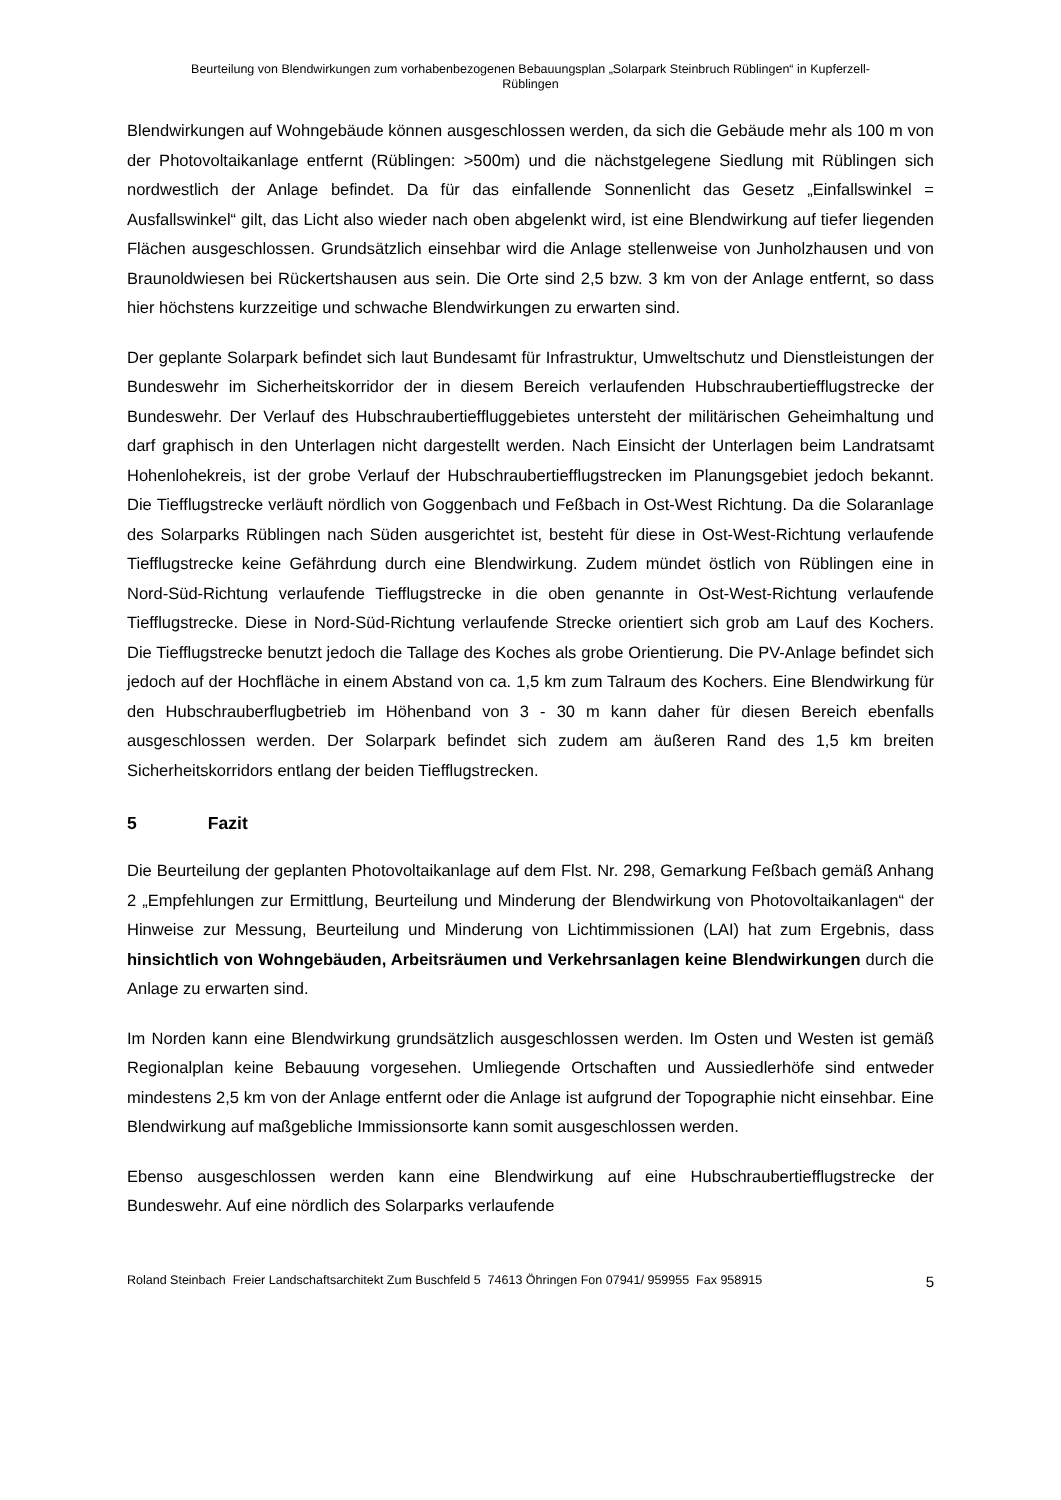Beurteilung von Blendwirkungen zum vorhabenbezogenen Bebauungsplan „Solarpark Steinbruch Rüblingen“ in Kupferzell-
Rüblingen
Blendwirkungen auf Wohngebäude können ausgeschlossen werden, da sich die Gebäude mehr als 100 m von der Photovoltaikanlage entfernt (Rüblingen: >500m) und die nächstgelegene Siedlung mit Rüblingen sich nordwestlich der Anlage befindet. Da für das einfallende Sonnenlicht das Gesetz „Einfallswinkel = Ausfallswinkel“ gilt, das Licht also wieder nach oben abgelenkt wird, ist eine Blendwirkung auf tiefer liegenden Flächen ausgeschlossen. Grundsätzlich einsehbar wird die Anlage stellenweise von Junholzhausen und von Braunoldwiesen bei Rückertshausen aus sein. Die Orte sind 2,5 bzw. 3 km von der Anlage entfernt, so dass hier höchstens kurzzeitige und schwache Blendwirkungen zu erwarten sind.
Der geplante Solarpark befindet sich laut Bundesamt für Infrastruktur, Umweltschutz und Dienstleistungen der Bundeswehr im Sicherheitskorridor der in diesem Bereich verlaufenden Hubschraubertiefflugstrecke der Bundeswehr. Der Verlauf des Hubschraubertieffluggebietes untersteht der militärischen Geheimhaltung und darf graphisch in den Unterlagen nicht dargestellt werden. Nach Einsicht der Unterlagen beim Landratsamt Hohenlohekreis, ist der grobe Verlauf der Hubschraubertiefflugstrecken im Planungsgebiet jedoch bekannt. Die Tiefflugstrecke verläuft nördlich von Goggenbach und Feßbach in Ost-West Richtung. Da die Solaranlage des Solarparks Rüblingen nach Süden ausgerichtet ist, besteht für diese in Ost-West-Richtung verlaufende Tiefflugstrecke keine Gefährdung durch eine Blendwirkung. Zudem mündet östlich von Rüblingen eine in Nord-Süd-Richtung verlaufende Tiefflugstrecke in die oben genannte in Ost-West-Richtung verlaufende Tiefflugstrecke. Diese in Nord-Süd-Richtung verlaufende Strecke orientiert sich grob am Lauf des Kochers. Die Tiefflugstrecke benutzt jedoch die Tallage des Koches als grobe Orientierung. Die PV-Anlage befindet sich jedoch auf der Hochfläche in einem Abstand von ca. 1,5 km zum Talraum des Kochers. Eine Blendwirkung für den Hubschrauberflugbetrieb im Höhenband von 3 - 30 m kann daher für diesen Bereich ebenfalls ausgeschlossen werden. Der Solarpark befindet sich zudem am äußeren Rand des 1,5 km breiten Sicherheitskorridors entlang der beiden Tiefflugstrecken.
5 Fazit
Die Beurteilung der geplanten Photovoltaikanlage auf dem Flst. Nr. 298, Gemarkung Feßbach gemäß Anhang 2 „Empfehlungen zur Ermittlung, Beurteilung und Minderung der Blendwirkung von Photovoltaikanlagen“ der Hinweise zur Messung, Beurteilung und Minderung von Lichtimmissionen (LAI) hat zum Ergebnis, dass hinsichtlich von Wohngebäuden, Arbeitsräumen und Verkehrsanlagen keine Blendwirkungen durch die Anlage zu erwarten sind.
Im Norden kann eine Blendwirkung grundsätzlich ausgeschlossen werden. Im Osten und Westen ist gemäß Regionalplan keine Bebauung vorgesehen. Umliegende Ortschaften und Aussiedlerhöfe sind entweder mindestens 2,5 km von der Anlage entfernt oder die Anlage ist aufgrund der Topographie nicht einsehbar. Eine Blendwirkung auf maßgebliche Immissionsorte kann somit ausgeschlossen werden.
Ebenso ausgeschlossen werden kann eine Blendwirkung auf eine Hubschraubertiefflugstrecke der Bundeswehr. Auf eine nördlich des Solarparks verlaufende
Roland Steinbach Freier Landschaftsarchitekt Zum Buschfeld 5 74613 Öhringen Fon 07941/ 959955 Fax 958915 5